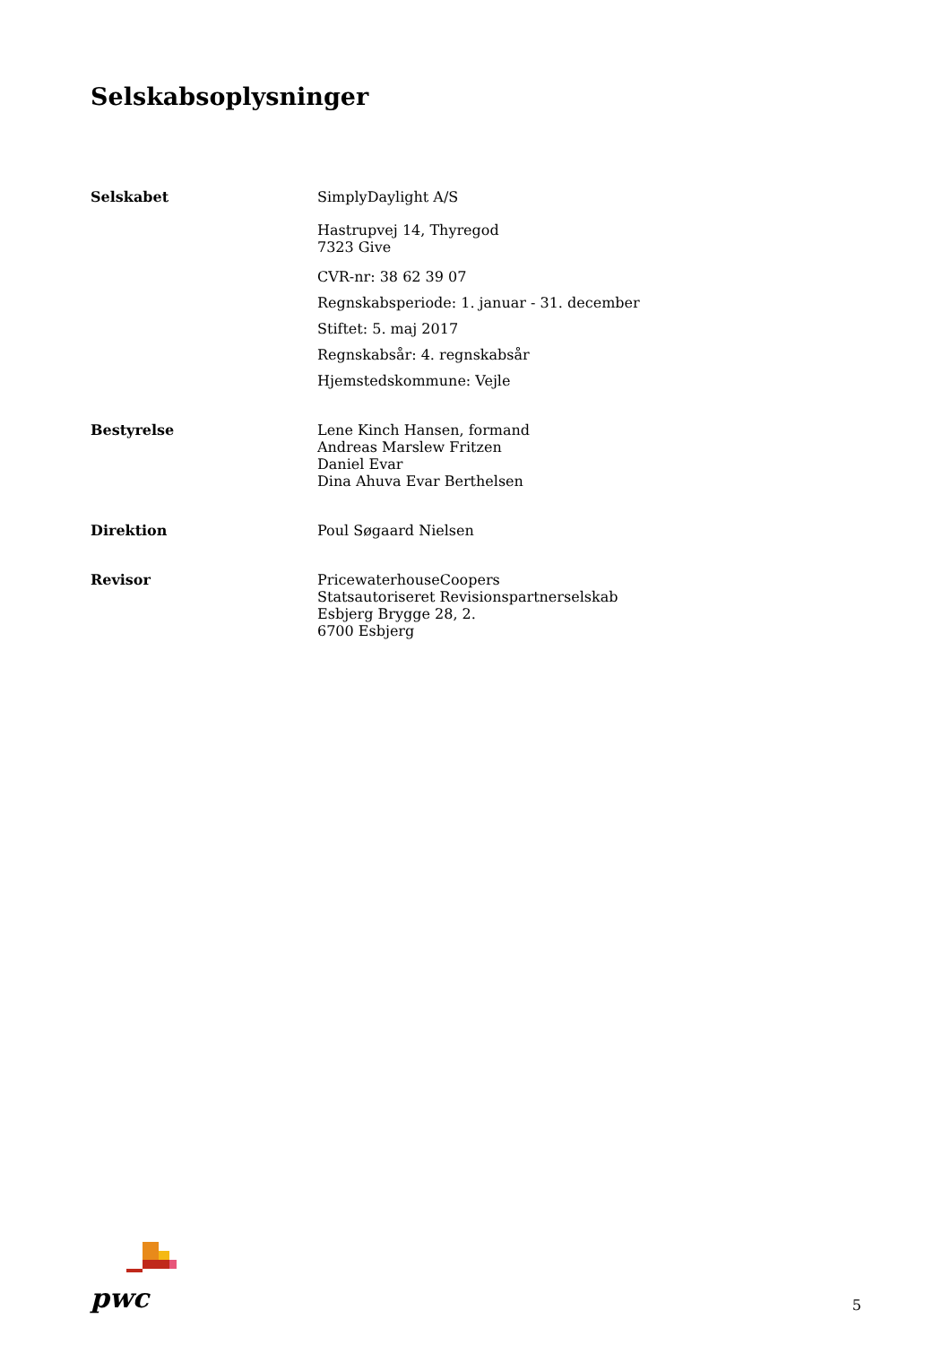Selskabsoplysninger
Selskabet
SimplyDaylight A/S
Hastrupvej 14, Thyregod
7323 Give
CVR-nr: 38 62 39 07
Regnskabsperiode: 1. januar - 31. december
Stiftet: 5. maj 2017
Regnskabsår: 4. regnskabsår
Hjemstedskommune: Vejle
Bestyrelse
Lene Kinch Hansen, formand
Andreas Marslew Fritzen
Daniel Evar
Dina Ahuva Evar Berthelsen
Direktion
Poul Søgaard Nielsen
Revisor
PricewaterhouseCoopers
Statsautoriseret Revisionspartnerselskab
Esbjerg Brygge 28, 2.
6700 Esbjerg
pwc
5